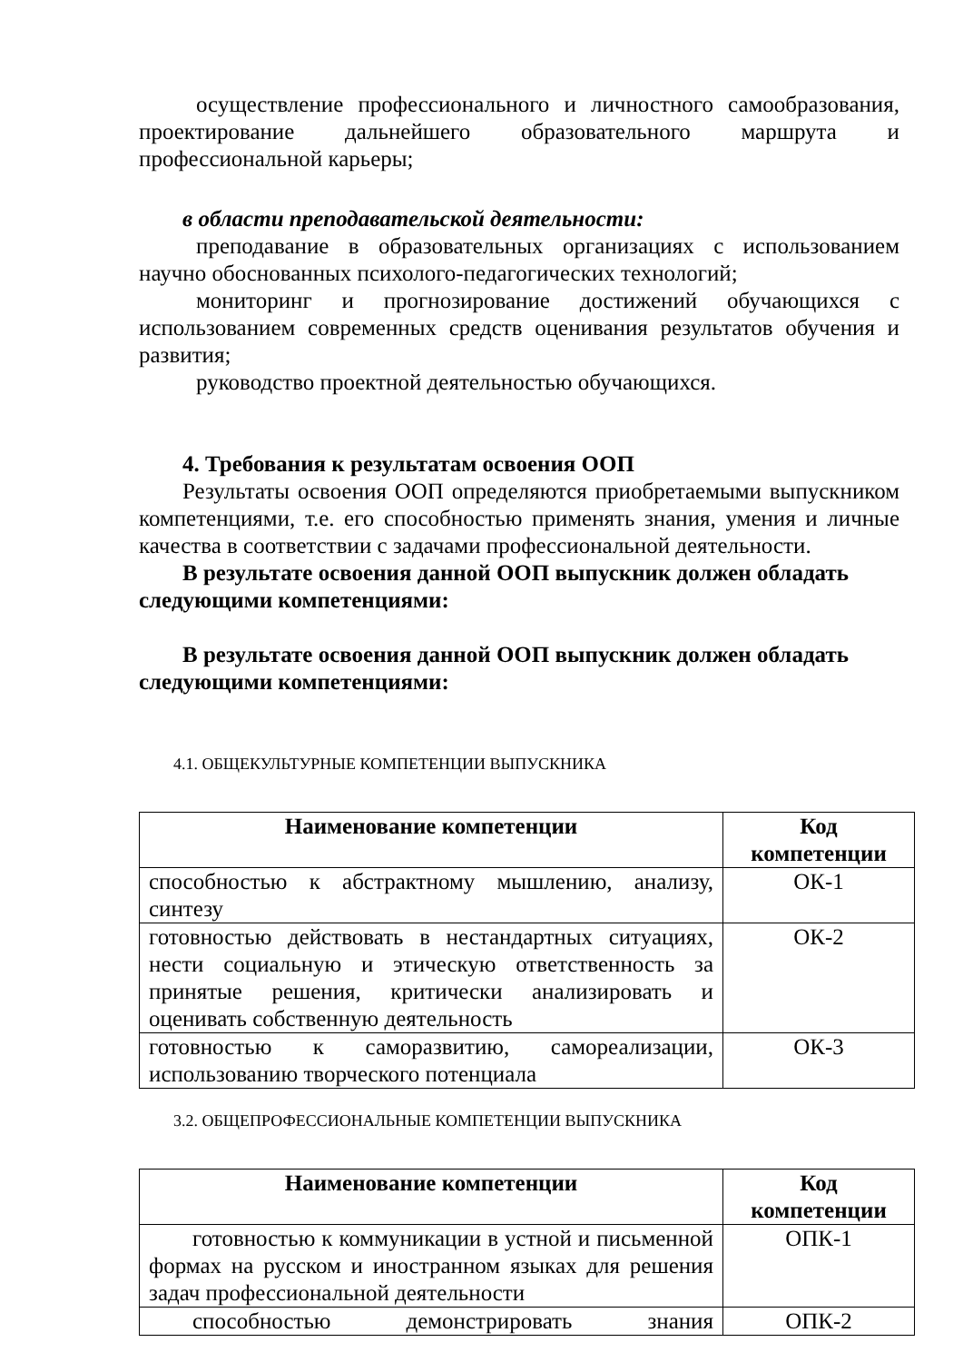осуществление профессионального и личностного самообразования, проектирование дальнейшего образовательного маршрута и профессиональной карьеры;
в области преподавательской деятельности:
преподавание в образовательных организациях с использованием научно обоснованных психолого-педагогических технологий;
мониторинг и прогнозирование достижений обучающихся с использованием современных средств оценивания результатов обучения и развития;
руководство проектной деятельностью обучающихся.
4. Требования к результатам освоения ООП
Результаты освоения ООП определяются приобретаемыми выпускником компетенциями, т.е. его способностью применять знания, умения и личные качества в соответствии с задачами профессиональной деятельности.
В результате освоения данной ООП выпускник должен обладать следующими компетенциями:
В результате освоения данной ООП выпускник должен обладать следующими компетенциями:
4.1. ОБЩЕКУЛЬТУРНЫЕ КОМПЕТЕНЦИИ ВЫПУСКНИКА
| Наименование компетенции | Код компетенции |
| --- | --- |
| способностью к абстрактному мышлению, анализу, синтезу | ОК-1 |
| готовностью действовать в нестандартных ситуациях, нести социальную и этическую ответственность за принятые решения, критически анализировать и оценивать собственную деятельность | ОК-2 |
| готовностью к саморазвитию, самореализации, использованию творческого потенциала | ОК-3 |
3.2. ОБЩЕПРОФЕССИОНАЛЬНЫЕ КОМПЕТЕНЦИИ ВЫПУСКНИКА
| Наименование компетенции | Код компетенции |
| --- | --- |
| готовностью к коммуникации в устной и письменной формах на русском и иностранном языках для решения задач профессиональной деятельности | ОПК-1 |
| способностью демонстрировать знания | ОПК-2 |